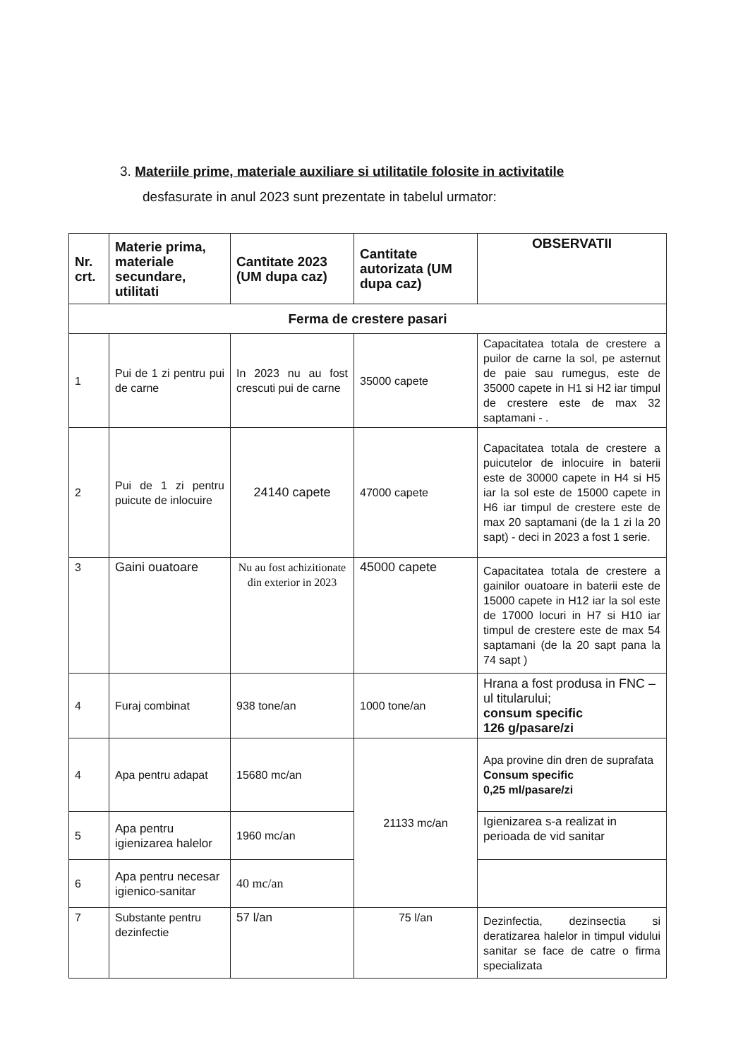3. Materiile prime, materiale auxiliare si utilitatile folosite in activitatile
desfasurate in anul 2023 sunt prezentate in tabelul urmator:
| Nr. crt. | Materie prima, materiale secundare, utilitati | Cantitate 2023 (UM dupa caz) | Cantitate autorizata (UM dupa caz) | OBSERVATII |
| --- | --- | --- | --- | --- |
| Ferma de crestere pasari | | | | |
| 1 | Pui de 1 zi pentru pui de carne | In 2023 nu au fost crescuti pui de carne | 35000 capete | Capacitatea totala de crestere a puilor de carne la sol, pe asternut de paie sau rumegus, este de 35000 capete in H1 si H2 iar timpul de crestere este de max 32 saptamani - . |
| 2 | Pui de 1 zi pentru puicute de inlocuire | 24140 capete | 47000 capete | Capacitatea totala de crestere a puicutelor de inlocuire in baterii este de 30000 capete in H4 si H5 iar la sol este de 15000 capete in H6 iar timpul de crestere este de max 20 saptamani (de la 1 zi la 20 sapt) - deci in 2023 a fost 1 serie. |
| 3 | Gaini ouatoare | Nu au fost achizitionate din exterior in 2023 | 45000 capete | Capacitatea totala de crestere a gainilor ouatoare in baterii este de 15000 capete in H12 iar la sol este de 17000 locuri in H7 si H10 iar timpul de crestere este de max 54 saptamani (de la 20 sapt pana la 74 sapt ) |
| 4 | Furaj combinat | 938 tone/an | 1000 tone/an | Hrana a fost produsa in FNC –ul titularului; consum specific 126 g/pasare/zi |
| 4 | Apa pentru adapat | 15680 mc/an | 21133 mc/an | Apa provine din dren de suprafata Consum specific 0,25 ml/pasare/zi |
| 5 | Apa pentru igienizarea halelor | 1960 mc/an | | Igienizarea s-a realizat in perioada de vid sanitar |
| 6 | Apa pentru necesar igienico-sanitar | 40 mc/an | | |
| 7 | Substante pentru dezinfectie | 57 l/an | 75 l/an | Dezinfectia, dezinsectia si deratizarea halelor in timpul vidului sanitar se face de catre o firma specializata |